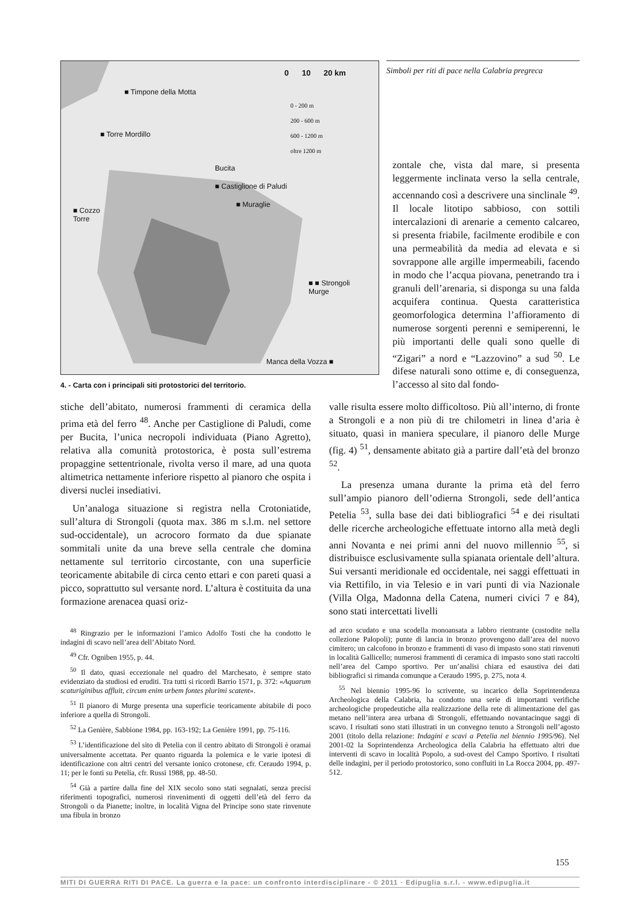0 10 20 km
0 - 200 m
200 - 600 m
600 - 1200 m
oltre 1200 m
■ Timpone della Motta
■ Torre Mordillo
Bucita
■ Castiglione di Paludi
■ Muraglie
■ Cozzo
Torre
■ ■ Strongoli
Murge
Manca della Vozza ■
4. - Carta con i principali siti protostorici del territorio.
Simboli per riti di pace nella Calabria pregreca
zontale che, vista dal mare, si presenta leggermente inclinata verso la sella centrale, accennando così a descrivere una sinclinale <sup>49</sup>. Il locale litotipo sabbioso, con sottili intercalazioni di arenarie a cemento calcareo, si presenta friabile, facilmente erodibile e con una permeabilità da media ad elevata e si sovrappone alle argille impermeabili, facendo in modo che l’acqua piovana, penetrando tra i granuli dell’arenaria, si disponga su una falda acquifera continua. Questa caratteristica geomorfologica determina l’affioramento di numerose sorgenti perenni e semiperenni, le più importanti delle quali sono quelle di “Zigari” a nord e “Lazzovino” a sud <sup>50</sup>. Le difese naturali sono ottime e, di conseguenza, l’accesso al sito dal fondo-
stiche dell’abitato, numerosi frammenti di ceramica della prima età del ferro <sup>48</sup>. Anche per Castiglione di Paludi, come per Bucita, l’unica necropoli individuata (Piano Agretto), relativa alla comunità protostorica, è posta sull’estrema propaggine settentrionale, rivolta verso il mare, ad una quota altimetrica nettamente inferiore rispetto al pianoro che ospita i diversi nuclei insediativi.
Un’analoga situazione si registra nella Crotoniatide, sull’altura di Strongoli (quota max. 386 m s.l.m. nel settore sud-occidentale), un acrocoro formato da due spianate sommitali unite da una breve sella centrale che domina nettamente sul territorio circostante, con una superficie teoricamente abitabile di circa cento ettari e con pareti quasi a picco, soprattutto sul versante nord. L’altura è costituita da una formazione arenacea quasi oriz-
valle risulta essere molto difficoltoso. Più all’interno, di fronte a Strongoli e a non più di tre chilometri in linea d’aria è situato, quasi in maniera speculare, il pianoro delle Murge (fig. 4) <sup>51</sup>, densamente abitato già a partire dall’età del bronzo <sup>52</sup>.
La presenza umana durante la prima età del ferro sull’ampio pianoro dell’odierna Strongoli, sede dell’antica Petelia <sup>53</sup>, sulla base dei dati bibliografici <sup>54</sup> e dei risultati delle ricerche archeologiche effettuate intorno alla metà degli anni Novanta e nei primi anni del nuovo millennio <sup>55</sup>, si distribuisce esclusivamente sulla spianata orientale dell’altura. Sui versanti meridionale ed occidentale, nei saggi effettuati in via Rettifilo, in via Telesio e in vari punti di via Nazionale (Villa Olga, Madonna della Catena, numeri civici 7 e 84), sono stati intercettati livelli
<sup>48</sup> Ringrazio per le informazioni l’amico Adolfo Tosti che ha condotto le indagini di scavo nell’area dell’Abitato Nord.
<sup>49</sup> Cfr. Ogniben 1955, p. 44.
<sup>50</sup> Il dato, quasi eccezionale nel quadro del Marchesato, è sempre stato evidenziato da studiosi ed eruditi. Tra tutti si ricordi Barrio 1571, p. 372: «Aquarum scaturiginibus affluit, circum enim urbem fontes plurimi scatent».
<sup>51</sup> Il pianoro di Murge presenta una superficie teoricamente abitabile di poco inferiore a quella di Strongoli.
<sup>52</sup> La Genière, Sabbione 1984, pp. 163-192; La Genière 1991, pp. 75-116.
<sup>53</sup> L’identificazione del sito di Petelia con il centro abitato di Strongoli è oramai universalmente accettata. Per quanto riguarda la polemica e le varie ipotesi di identificazione con altri centri del versante ionico crotonese, cfr. Ceraudo 1994, p. 11; per le fonti su Petelia, cfr. Russi 1988, pp. 48-50.
<sup>54</sup> Già a partire dalla fine del XIX secolo sono stati segnalati, senza precisi riferimenti topografici, numerosi rinvenimenti di oggetti dell’età del ferro da Strongoli o da Pianette; inoltre, in località Vigna del Principe sono state rinvenute una fibula in bronzo
ad arco scudato e una scodella monoansata a labbro rientrante (custodite nella collezione Palopoli); punte di lancia in bronzo provengono dall’area del nuovo cimitero; un calcofono in bronzo e frammenti di vaso di impasto sono stati rinvenuti in località Gallicello; numerosi frammenti di ceramica di impasto sono stati raccolti nell’area del Campo sportivo. Per un’analisi chiara ed esaustiva dei dati bibliografici si rimanda comunque a Ceraudo 1995, p. 275, nota 4.
<sup>55</sup> Nel biennio 1995-96 lo scrivente, su incarico della Soprintendenza Archeologica della Calabria, ha condotto una serie di importanti verifiche archeologiche propedeutiche alla realizzazione della rete di alimentazione del gas metano nell’intera area urbana di Strongoli, effettuando novantacinque saggi di scavo. I risultati sono stati illustrati in un convegno tenuto a Strongoli nell’agosto 2001 (titolo della relazione: Indagini e scavi a Petelia nel biennio 1995/96). Nel 2001-02 la Soprintendenza Archeologica della Calabria ha effettuato altri due interventi di scavo in località Popolo, a sud-ovest del Campo Sportivo. I risultati delle indagini, per il periodo protostorico, sono confluiti in La Rocca 2004, pp. 497-512.
155
MITI DI GUERRA RITI DI PACE. La guerra e la pace: un confronto interdisciplinare - © 2011 · Edipuglia s.r.l. - www.edipuglia.it